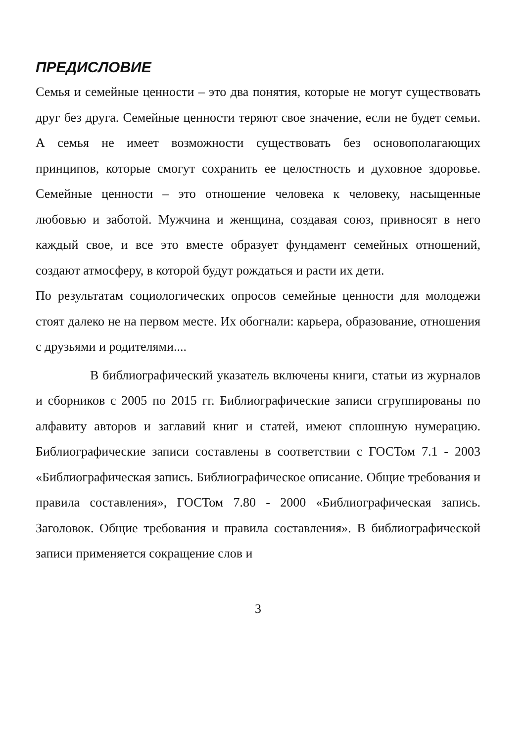ПРЕДИСЛОВИЕ
Семья и семейные ценности – это два понятия, которые не могут существовать друг без друга. Семейные ценности теряют свое значение, если не будет семьи. А семья не имеет возможности существовать без основополагающих принципов, которые смогут сохранить ее целостность и духовное здоровье. Семейные ценности – это отношение человека к человеку, насыщенные любовью и заботой. Мужчина и женщина, создавая союз, привносят в него каждый свое, и все это вместе образует фундамент семейных отношений, создают атмосферу, в которой будут рождаться и расти их дети.
По результатам социологических опросов семейные ценности для молодежи стоят далеко не на первом месте. Их обогнали: карьера, образование, отношения с друзьями и родителями....
В библиографический указатель включены книги, статьи из журналов и сборников с 2005 по 2015 гг. Библиографические записи сгруппированы по алфавиту авторов и заглавий книг и статей, имеют сплошную нумерацию. Библиографические записи составлены в соответствии с ГОСТом 7.1 - 2003 «Библиографическая запись. Библиографическое описание. Общие требования и правила составления», ГОСТом 7.80 - 2000 «Библиографическая запись. Заголовок. Общие требования и правила составления». В библиографической записи применяется сокращение слов и
3